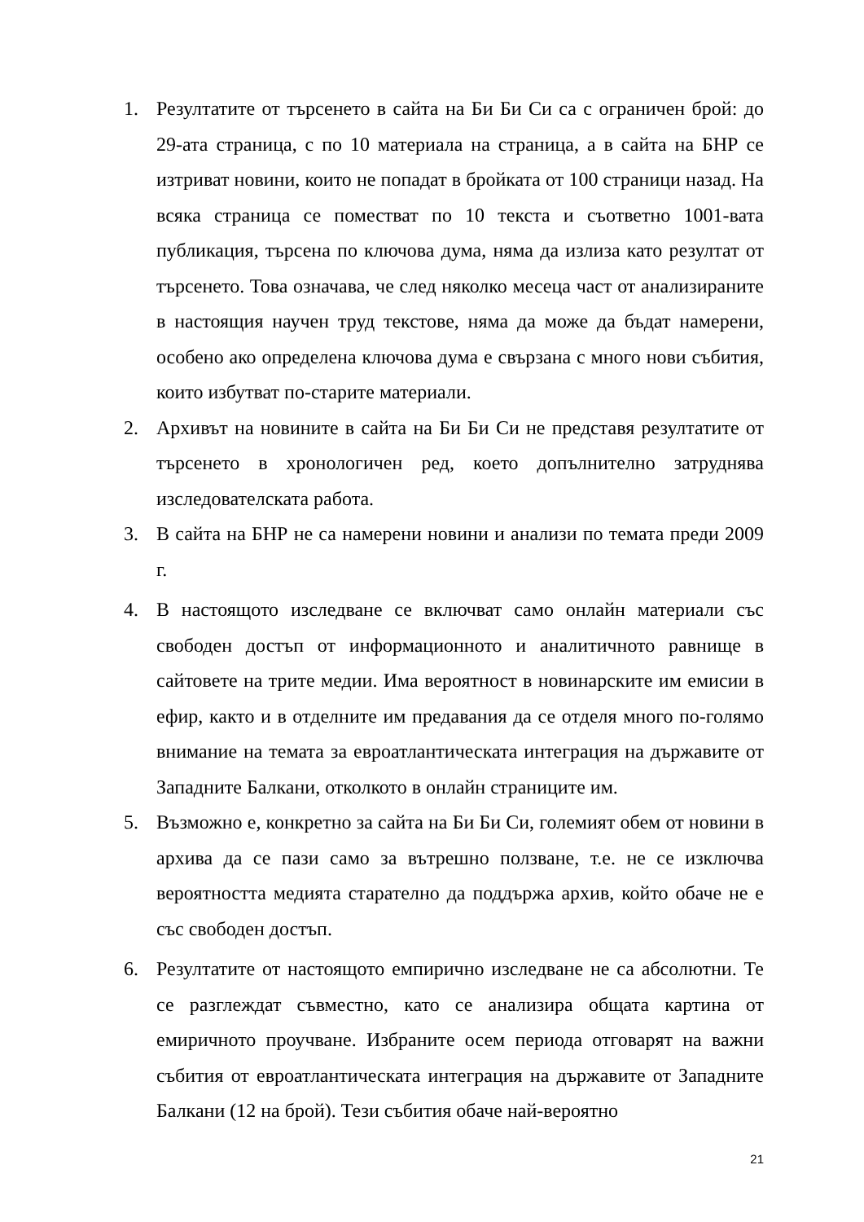1. Резултатите от търсенето в сайта на Би Би Си са с ограничен брой: до 29-ата страница, с по 10 материала на страница, а в сайта на БНР се изтриват новини, които не попадат в бройката от 100 страници назад. На всяка страница се поместват по 10 текста и съответно 1001-вата публикация, търсена по ключова дума, няма да излиза като резултат от търсенето. Това означава, че след няколко месеца част от анализираните в настоящия научен труд текстове, няма да може да бъдат намерени, особено ако определена ключова дума е свързана с много нови събития, които избутват по-старите материали.
2. Архивът на новините в сайта на Би Би Си не представя резултатите от търсенето в хронологичен ред, което допълнително затруднява изследователската работа.
3. В сайта на БНР не са намерени новини и анализи по темата преди 2009 г.
4. В настоящото изследване се включват само онлайн материали със свободен достъп от информационното и аналитичното равнище в сайтовете на трите медии. Има вероятност в новинарските им емисии в ефир, както и в отделните им предавания да се отделя много по-голямо внимание на темата за евроатлантическата интеграция на държавите от Западните Балкани, отколкото в онлайн страниците им.
5. Възможно е, конкретно за сайта на Би Би Си, големият обем от новини в архива да се пази само за вътрешно ползване, т.е. не се изключва вероятността медията старателно да поддържа архив, който обаче не е със свободен достъп.
6. Резултатите от настоящото емпирично изследване не са абсолютни. Те се разглеждат съвместно, като се анализира общата картина от емиричното проучване. Избраните осем периода отговарят на важни събития от евроатлантическата интеграция на държавите от Западните Балкани (12 на брой). Тези събития обаче най-вероятно
21